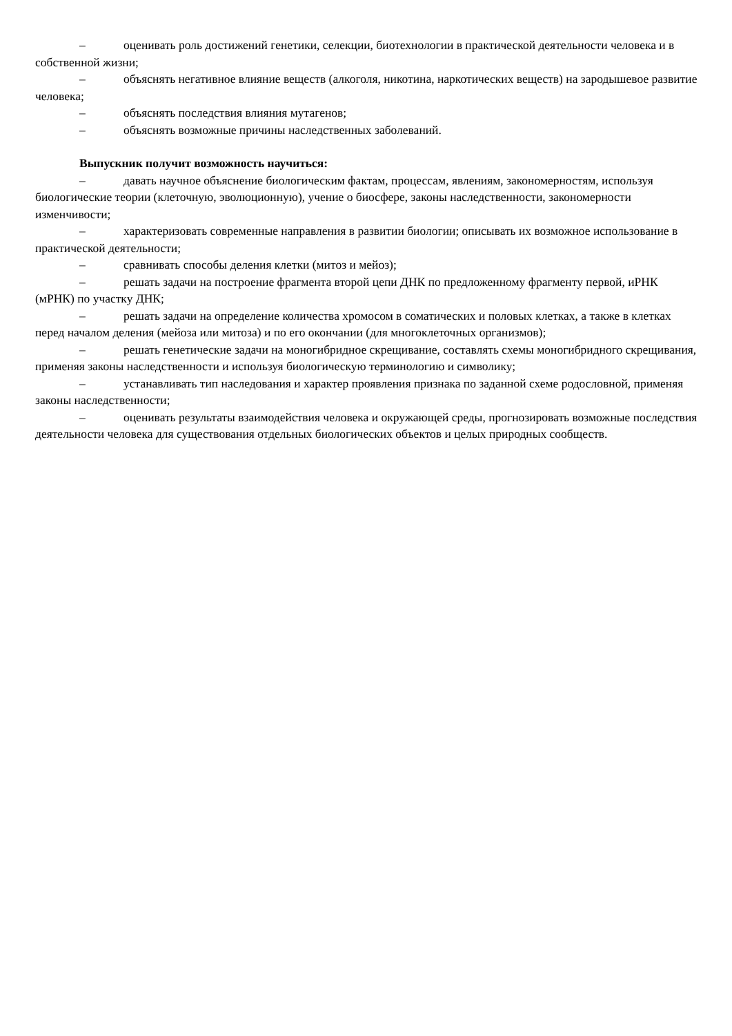– оценивать роль достижений генетики, селекции, биотехнологии в практической деятельности человека и в собственной жизни;
– объяснять негативное влияние веществ (алкоголя, никотина, наркотических веществ) на зародышевое развитие человека;
– объяснять последствия влияния мутагенов;
– объяснять возможные причины наследственных заболеваний.
Выпускник получит возможность научиться:
– давать научное объяснение биологическим фактам, процессам, явлениям, закономерностям, используя биологические теории (клеточную, эволюционную), учение о биосфере, законы наследственности, закономерности изменчивости;
– характеризовать современные направления в развитии биологии; описывать их возможное использование в практической деятельности;
– сравнивать способы деления клетки (митоз и мейоз);
– решать задачи на построение фрагмента второй цепи ДНК по предложенному фрагменту первой, иРНК (мРНК) по участку ДНК;
– решать задачи на определение количества хромосом в соматических и половых клетках, а также в клетках перед началом деления (мейоза или митоза) и по его окончании (для многоклеточных организмов);
– решать генетические задачи на моногибридное скрещивание, составлять схемы моногибридного скрещивания, применяя законы наследственности и используя биологическую терминологию и символику;
– устанавливать тип наследования и характер проявления признака по заданной схеме родословной, применяя законы наследственности;
– оценивать результаты взаимодействия человека и окружающей среды, прогнозировать возможные последствия деятельности человека для существования отдельных биологических объектов и целых природных сообществ.